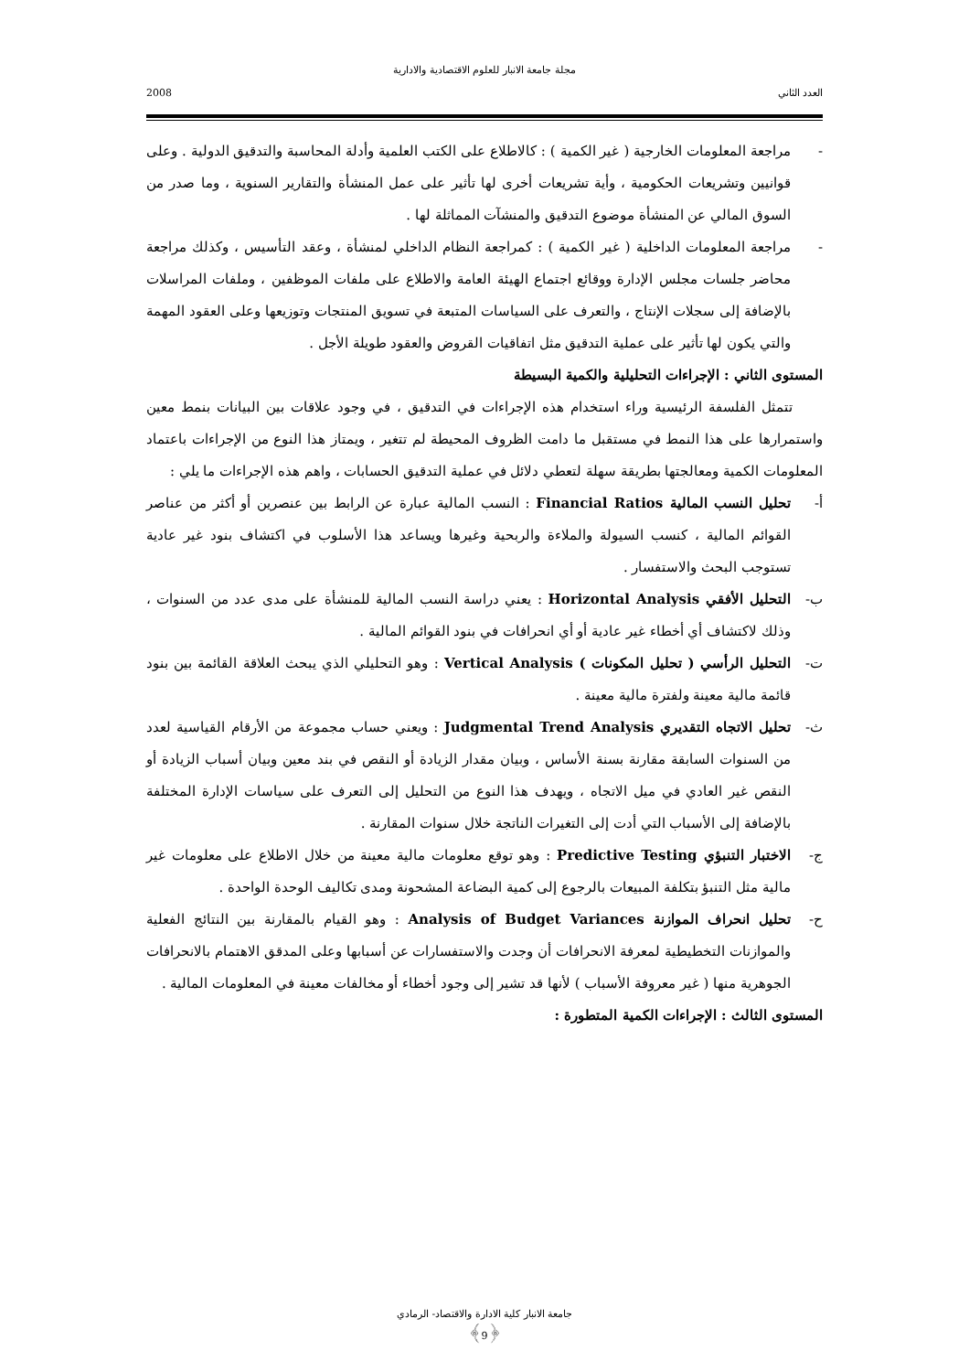مجلة جامعة الانبار للعلوم الاقتصادية والادارية
العدد الثاني 2008
- مراجعة المعلومات الخارجية ( غير الكمية ) : كالاطلاع على الكتب العلمية وأدلة المحاسبة والتدقيق الدولية . وعلى قوانيين وتشريعات الحكومية ، وأية تشريعات أخرى لها تأثير على عمل المنشأة والتقارير السنوية ، وما صدر من السوق المالي عن المنشأة موضوع التدقيق والمنشآت المماثلة لها .
- مراجعة المعلومات الداخلية ( غير الكمية ) : كمراجعة النظام الداخلي لمنشأة ، وعقد التأسيس ، وكذلك مراجعة محاضر جلسات مجلس الإدارة ووقائع اجتماع الهيئة العامة والاطلاع على ملفات الموظفين ، وملفات المراسلات بالإضافة إلى سجلات الإنتاج ، والتعرف على السياسات المتبعة في تسويق المنتجات وتوزيعها وعلى العقود المهمة والتي يكون لها تأثير على عملية التدقيق مثل اتفاقيات القروض والعقود طويلة الأجل .
المستوى الثاني : الإجراءات التحليلية والكمية البسيطة
تتمثل الفلسفة الرئيسية وراء استخدام هذه الإجراءات في التدقيق ، في وجود علاقات بين البيانات بنمط معين واستمرارها على هذا النمط في مستقبل ما دامت الظروف المحيطة لم تتغير ، ويمتاز هذا النوع من الإجراءات باعتماد المعلومات الكمية ومعالجتها بطريقة سهلة لتعطي دلائل في عملية التدقيق الحسابات ، واهم هذه الإجراءات ما يلي :
أ- تحليل النسب المالية Financial Ratios : النسب المالية عبارة عن الرابط بين عنصرين أو أكثر من عناصر القوائم المالية ، كنسب السيولة والملاءة والربحية وغيرها ويساعد هذا الأسلوب في اكتشاف بنود غير عادية تستوجب البحث والاستفسار .
ب- التحليل الأفقي Horizontal Analysis : يعني دراسة النسب المالية للمنشأة على مدى عدد من السنوات ، وذلك لاكتشاف أي أخطاء غير عادية أو أي انحرافات في بنود القوائم المالية .
ت- التحليل الرأسي ( تحليل المكونات ) Vertical Analysis : وهو التحليلي الذي يبحث العلاقة القائمة بين بنود قائمة مالية معينة ولفترة مالية معينة .
ث- تحليل الاتجاه التقديري Judgmental Trend Analysis : ويعني حساب مجموعة من الأرقام القياسية لعدد من السنوات السابقة مقارنة بسنة الأساس ، وبيان مقدار الزيادة أو النقص في بند معين وبيان أسباب الزيادة أو النقص غير العادي في ميل الاتجاه ، ويهدف هذا النوع من التحليل إلى التعرف على سياسات الإدارة المختلفة بالإضافة إلى الأسباب التي أدت إلى التغيرات الناتجة خلال سنوات المقارنة .
ج- الاختبار التنبؤي Predictive Testing : وهو توقع معلومات مالية معينة من خلال الاطلاع على معلومات غير مالية مثل التنبؤ بتكلفة المبيعات بالرجوع إلى كمية البضاعة المشحونة ومدى تكاليف الوحدة الواحدة .
ح- تحليل انحراف الموازنة Analysis of Budget Variances : وهو القيام بالمقارنة بين النتائج الفعلية والموازنات التخطيطية لمعرفة الانحرافات أن وجدت والاستفسارات عن أسبابها وعلى المدقق الاهتمام بالانحرافات الجوهرية منها ( غير معروفة الأسباب ) لأنها قد تشير إلى وجود أخطاء أو مخالفات معينة في المعلومات المالية .
المستوى الثالث : الإجراءات الكمية المتطورة :
جامعة الانبار كلية الادارة والاقتصاد- الرمادي
﴿9﴾